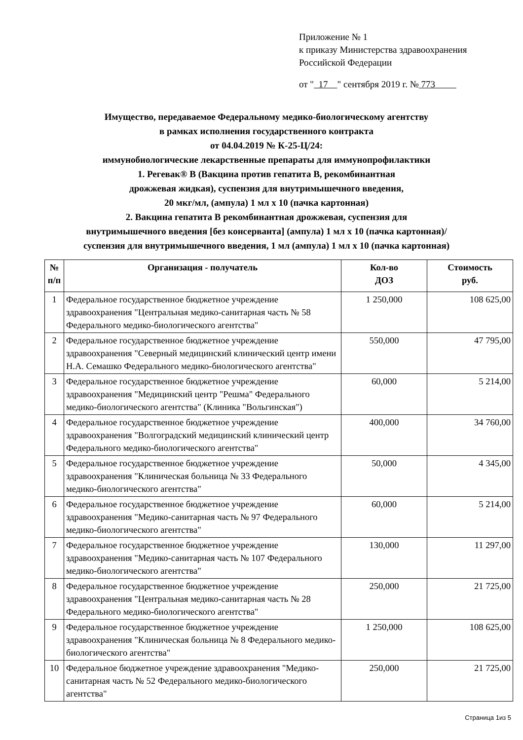Приложение № 1
к приказу Министерства здравоохранения
Российской Федерации
от " 17 " сентября 2019 г. № 773
Имущество, передаваемое Федеральному медико-биологическому агентству
в рамках исполнения государственного контракта
от 04.04.2019 № К-25-Ц/24:
иммунобиологические лекарственные препараты для иммунопрофилактики
1. Регевак® В (Вакцина против гепатита В, рекомбинантная
дрожжевая жидкая), суспензия для внутримышечного введения,
20 мкг/мл, (ампула) 1 мл x 10 (пачка картонная)
2. Вакцина гепатита В рекомбинантная дрожжевая, суспензия для
внутримышечного введения [без консерванта] (ампула) 1 мл x 10 (пачка картонная)/
суспензия для внутримышечного введения, 1 мл (ампула) 1 мл x 10 (пачка картонная)
| № п/п | Организация - получатель | Кол-во ДОЗ | Стоимость руб. |
| --- | --- | --- | --- |
| 1 | Федеральное государственное бюджетное учреждение здравоохранения "Центральная медико-санитарная часть № 58 Федерального медико-биологического агентства" | 1 250,000 | 108 625,00 |
| 2 | Федеральное государственное бюджетное учреждение здравоохранения "Северный медицинский клинический центр имени Н.А. Семашко Федерального медико-биологического агентства" | 550,000 | 47 795,00 |
| 3 | Федеральное государственное бюджетное учреждение здравоохранения "Медицинский центр "Решма" Федерального медико-биологического агентства" (Клиника "Вольгинская") | 60,000 | 5 214,00 |
| 4 | Федеральное государственное бюджетное учреждение здравоохранения "Волгоградский медицинский клинический центр Федерального медико-биологического агентства" | 400,000 | 34 760,00 |
| 5 | Федеральное государственное бюджетное учреждение здравоохранения "Клиническая больница № 33 Федерального медико-биологического агентства" | 50,000 | 4 345,00 |
| 6 | Федеральное государственное бюджетное учреждение здравоохранения "Медико-санитарная часть № 97 Федерального медико-биологического агентства" | 60,000 | 5 214,00 |
| 7 | Федеральное государственное бюджетное учреждение здравоохранения "Медико-санитарная часть № 107 Федерального медико-биологического агентства" | 130,000 | 11 297,00 |
| 8 | Федеральное государственное бюджетное учреждение здравоохранения "Центральная медико-санитарная часть № 28 Федерального медико-биологического агентства" | 250,000 | 21 725,00 |
| 9 | Федеральное государственное бюджетное учреждение здравоохранения "Клиническая больница № 8 Федерального медико-биологического агентства" | 1 250,000 | 108 625,00 |
| 10 | Федеральное бюджетное учреждение здравоохранения "Медико-санитарная часть № 52 Федерального медико-биологического агентства" | 250,000 | 21 725,00 |
Страница 1из 5